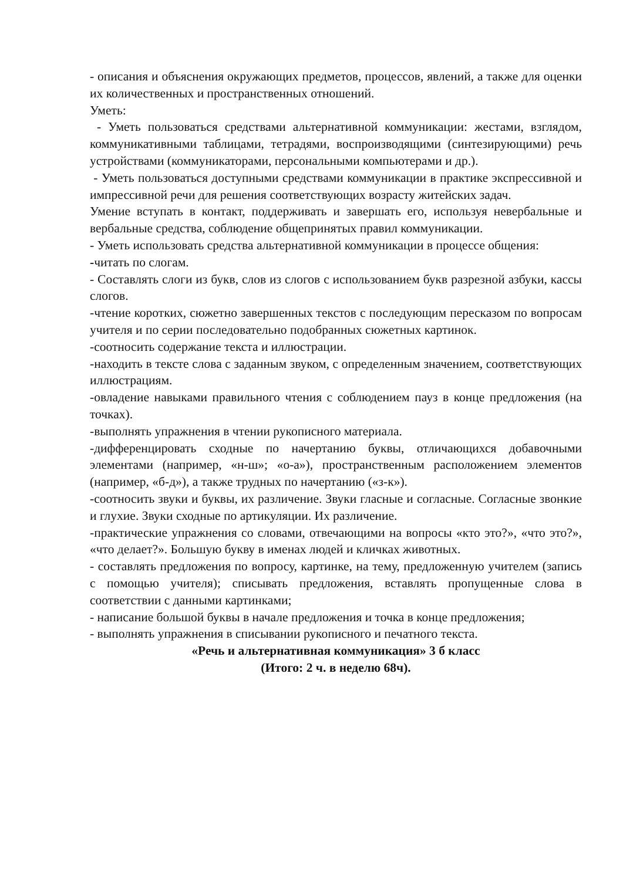- описания и объяснения окружающих предметов, процессов, явлений, а также для оценки их количественных и пространственных отношений.
Уметь:
- Уметь пользоваться средствами альтернативной коммуникации: жестами, взглядом, коммуникативными таблицами, тетрадями, воспроизводящими (синтезирующими) речь устройствами (коммуникаторами, персональными компьютерами и др.).
- Уметь пользоваться доступными средствами коммуникации в практике экспрессивной и импрессивной речи для решения соответствующих возрасту житейских задач.
Умение вступать в контакт, поддерживать и завершать его, используя невербальные и вербальные средства, соблюдение общепринятых правил коммуникации.
- Уметь использовать средства альтернативной коммуникации в процессе общения:
-читать по слогам.
- Составлять слоги из букв, слов из слогов с использованием букв разрезной азбуки, кассы слогов.
-чтение коротких, сюжетно завершенных текстов с последующим пересказом по вопросам учителя и по серии последовательно подобранных сюжетных картинок.
-соотносить содержание текста и иллюстрации.
-находить в тексте слова с заданным звуком, с определенным значением, соответствующих иллюстрациям.
-овладение навыками правильного чтения с соблюдением пауз в конце предложения (на точках).
-выполнять упражнения в чтении рукописного материала.
-дифференцировать сходные по начертанию буквы, отличающихся добавочными элементами (например, «н-ш»; «о-а»), пространственным расположением элементов (например, «б-д»), а также трудных по начертанию («з-к»).
-соотносить звуки и буквы, их различение. Звуки гласные и согласные. Согласные звонкие и глухие. Звуки сходные по артикуляции. Их различение.
-практические упражнения со словами, отвечающими на вопросы «кто это?», «что это?», «что делает?». Большую букву в именах людей и кличках животных.
- составлять предложения по вопросу, картинке, на тему, предложенную учителем (запись с помощью учителя); списывать предложения, вставлять пропущенные слова в соответствии с данными картинками;
- написание большой буквы в начале предложения и точка в конце предложения;
- выполнять упражнения в списывании рукописного и печатного текста.
«Речь и альтернативная коммуникация» 3 б класс
(Итого: 2 ч. в неделю 68ч).